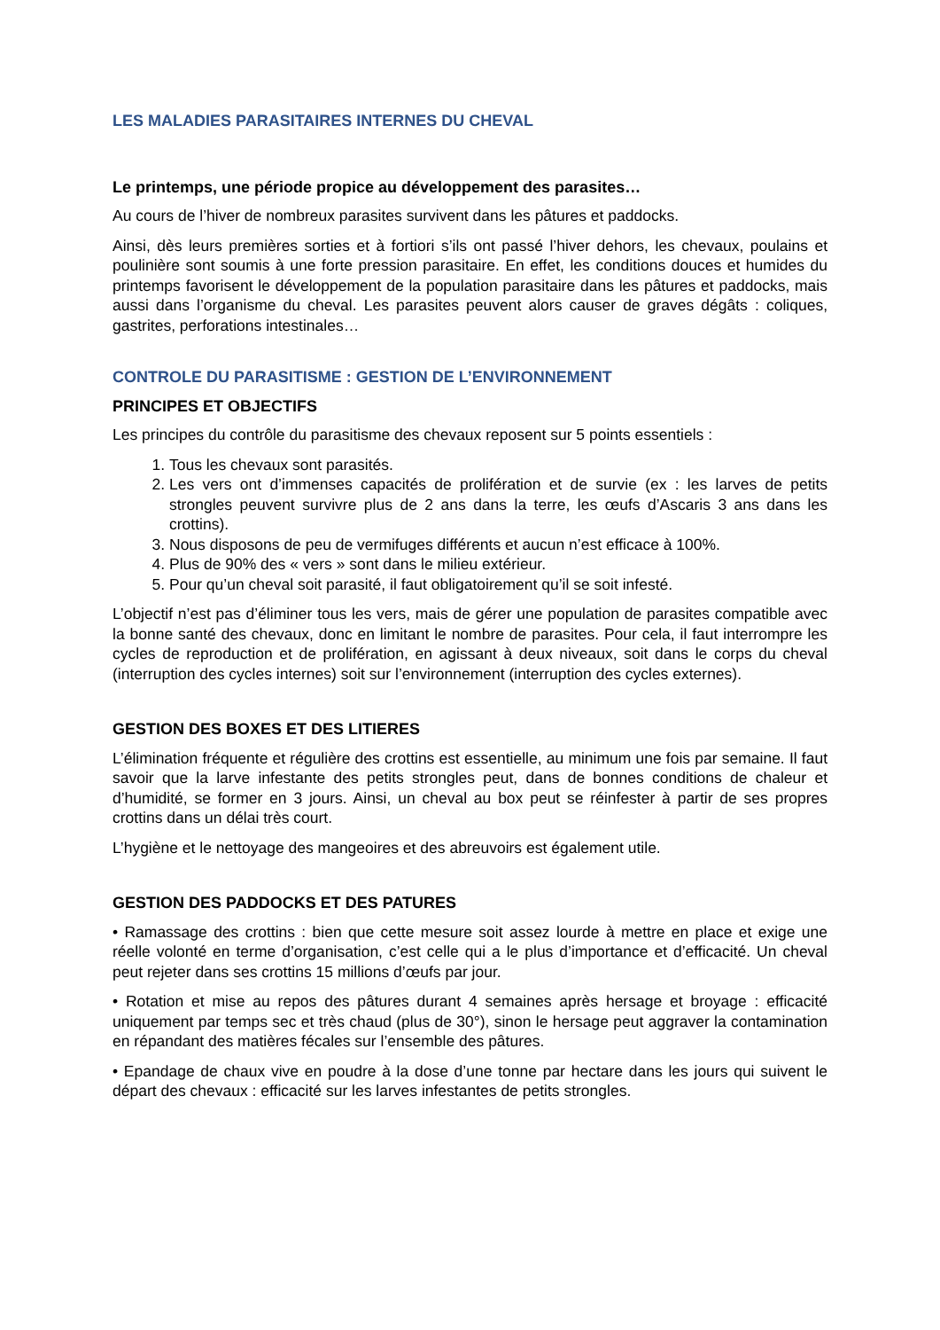LES MALADIES PARASITAIRES INTERNES DU CHEVAL
Le printemps, une période propice au développement des parasites…
Au cours de l’hiver de nombreux parasites survivent dans les pâtures et paddocks.
Ainsi, dès leurs premières sorties et à fortiori s’ils ont passé l’hiver dehors, les chevaux, poulains et poulinière sont soumis à une forte pression parasitaire. En effet, les conditions douces et humides du printemps favorisent le développement de la population parasitaire dans les pâtures et paddocks, mais aussi dans l’organisme du cheval. Les parasites peuvent alors causer de graves dégâts : coliques, gastrites, perforations intestinales…
CONTROLE DU PARASITISME : GESTION DE L’ENVIRONNEMENT
PRINCIPES ET OBJECTIFS
Les principes du contrôle du parasitisme des chevaux reposent sur 5 points essentiels :
1. Tous les chevaux sont parasités.
2. Les vers ont d’immenses capacités de prolifération et de survie (ex : les larves de petits strongles peuvent survivre plus de 2 ans dans la terre, les œufs d’Ascaris 3 ans dans les crottins).
3. Nous disposons de peu de vermifuges différents et aucun n’est efficace à 100%.
4. Plus de 90% des « vers » sont dans le milieu extérieur.
5. Pour qu’un cheval soit parasité, il faut obligatoirement qu’il se soit infesté.
L’objectif n’est pas d’éliminer tous les vers, mais de gérer une population de parasites compatible avec la bonne santé des chevaux, donc en limitant le nombre de parasites. Pour cela, il faut interrompre les cycles de reproduction et de prolifération, en agissant à deux niveaux, soit dans le corps du cheval (interruption des cycles internes) soit sur l’environnement (interruption des cycles externes).
GESTION DES BOXES ET DES LITIERES
L’élimination fréquente et régulière des crottins est essentielle, au minimum une fois par semaine. Il faut savoir que la larve infestante des petits strongles peut, dans de bonnes conditions de chaleur et d’humidité, se former en 3 jours. Ainsi, un cheval au box peut se réinfester à partir de ses propres crottins dans un délai très court.
L’hygiène et le nettoyage des mangeoires et des abreuvoirs est également utile.
GESTION DES PADDOCKS ET DES PATURES
• Ramassage des crottins : bien que cette mesure soit assez lourde à mettre en place et exige une réelle volonté en terme d’organisation, c’est celle qui a le plus d’importance et d’efficacité. Un cheval peut rejeter dans ses crottins 15 millions d’œufs par jour.
• Rotation et mise au repos des pâtures durant 4 semaines après hersage et broyage : efficacité uniquement par temps sec et très chaud (plus de 30°), sinon le hersage peut aggraver la contamination en répandant des matières fécales sur l’ensemble des pâtures.
• Epandage de chaux vive en poudre à la dose d’une tonne par hectare dans les jours qui suivent le départ des chevaux : efficacité sur les larves infestantes de petits strongles.